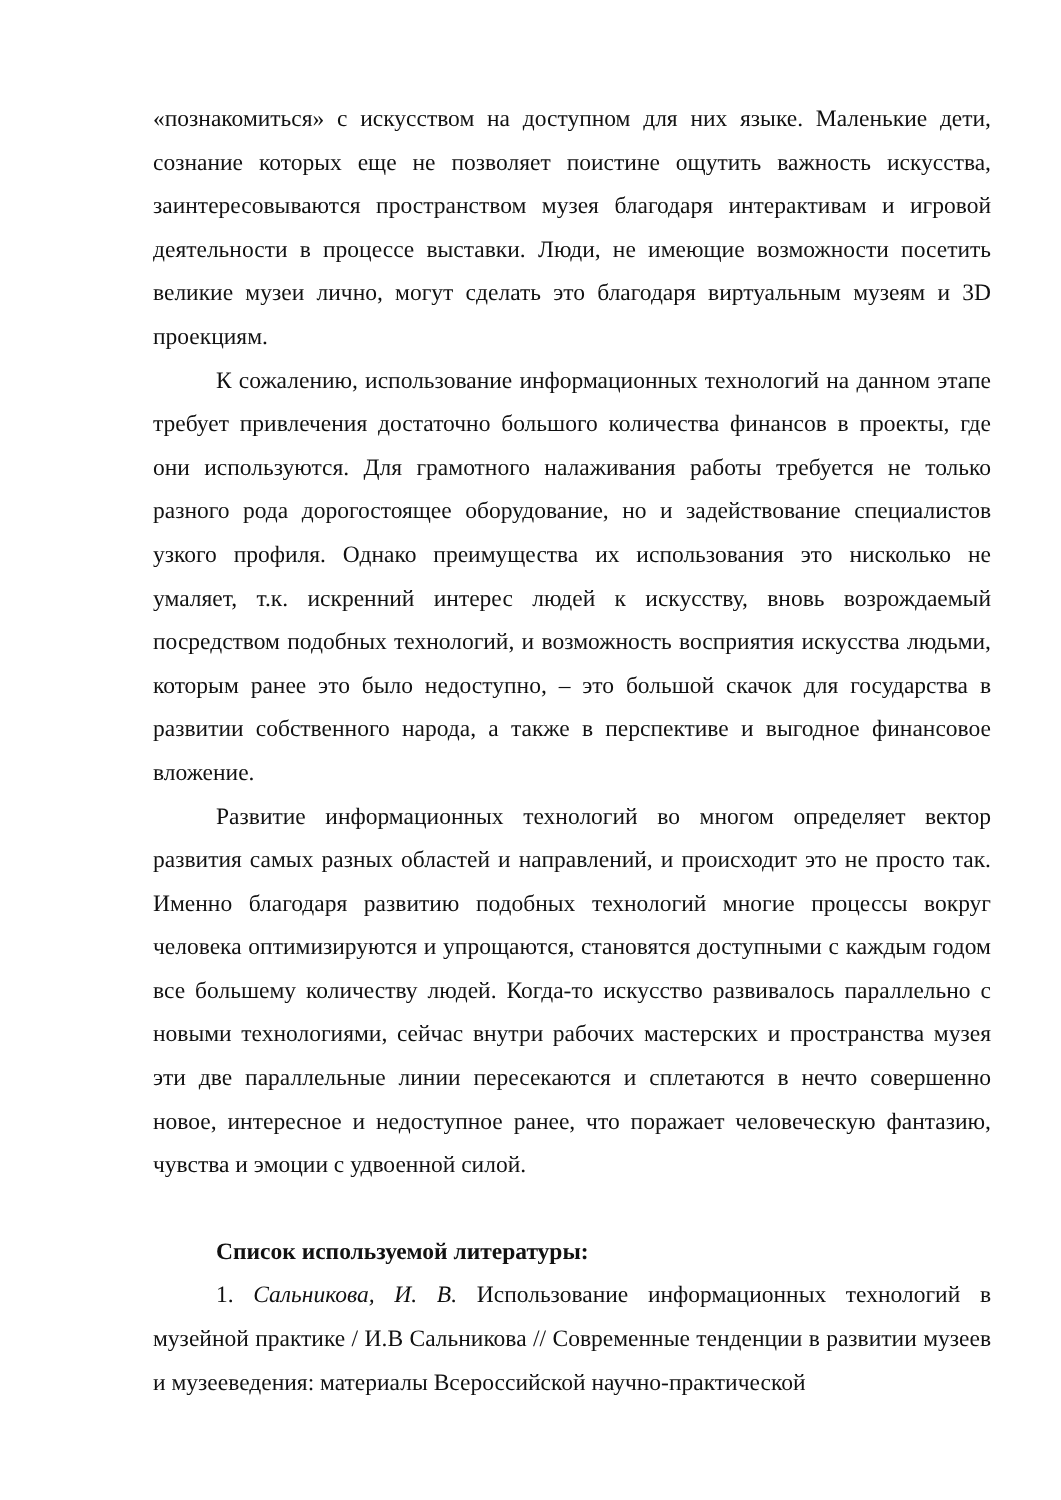«познакомиться» с искусством на доступном для них языке. Маленькие дети, сознание которых еще не позволяет поистине ощутить важность искусства, заинтересовываются пространством музея благодаря интерактивам и игровой деятельности в процессе выставки. Люди, не имеющие возможности посетить великие музеи лично, могут сделать это благодаря виртуальным музеям и 3D проекциям.
К сожалению, использование информационных технологий на данном этапе требует привлечения достаточно большого количества финансов в проекты, где они используются. Для грамотного налаживания работы требуется не только разного рода дорогостоящее оборудование, но и задействование специалистов узкого профиля. Однако преимущества их использования это нисколько не умаляет, т.к. искренний интерес людей к искусству, вновь возрождаемый посредством подобных технологий, и возможность восприятия искусства людьми, которым ранее это было недоступно, – это большой скачок для государства в развитии собственного народа, а также в перспективе и выгодное финансовое вложение.
Развитие информационных технологий во многом определяет вектор развития самых разных областей и направлений, и происходит это не просто так. Именно благодаря развитию подобных технологий многие процессы вокруг человека оптимизируются и упрощаются, становятся доступными с каждым годом все большему количеству людей. Когда-то искусство развивалось параллельно с новыми технологиями, сейчас внутри рабочих мастерских и пространства музея эти две параллельные линии пересекаются и сплетаются в нечто совершенно новое, интересное и недоступное ранее, что поражает человеческую фантазию, чувства и эмоции с удвоенной силой.
Список используемой литературы:
1. Сальникова, И. В. Использование информационных технологий в музейной практике / И.В Сальникова // Современные тенденции в развитии музеев и музееведения: материалы Всероссийской научно-практической